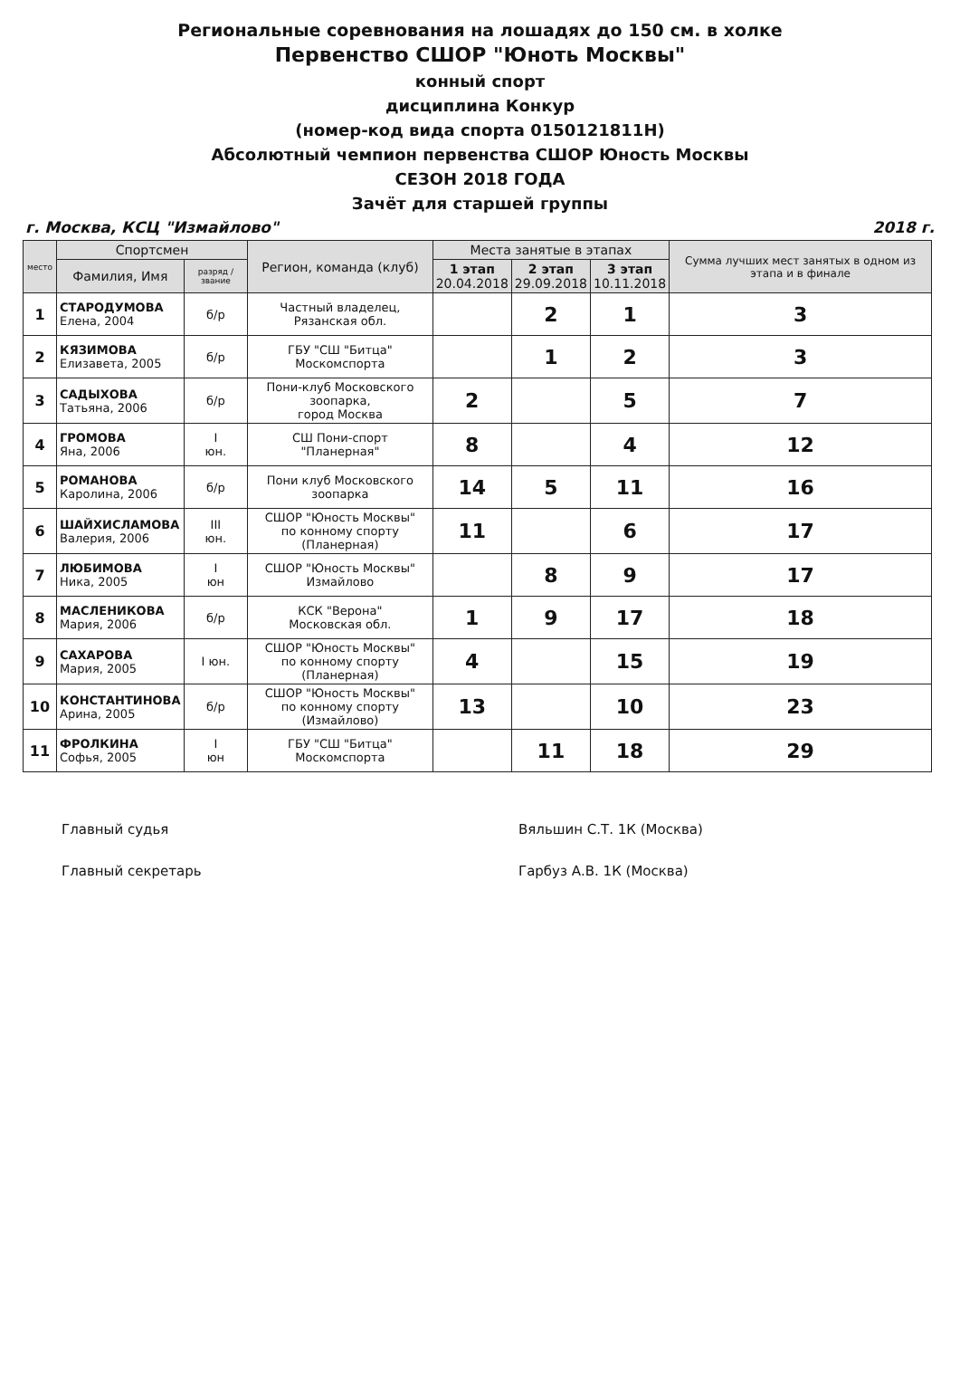Региональные соревнования на лошадях до 150 см. в холке
Первенство СШОР "Юноть Москвы"
конный спорт
дисциплина Конкур
(номер-код вида спорта 0150121811Н)
Абсолютный чемпион первенства СШОР Юность Москвы
СЕЗОН 2018 ГОДА
Зачёт для старшей группы
г. Москва, КСЦ "Измайлово" 2018 г.
| место | Спортсмен | | Регион, команда (клуб) | Места занятые в этапах | | | Сумма лучших мест занятых в одном из этапа и в финале |
| --- | --- | --- | --- | --- | --- | --- | --- |
| | Фамилия, Имя | разряд / звание | | 1 этап 20.04.2018 | 2 этап 29.09.2018 | 3 этап 10.11.2018 | |
| 1 | СТАРОДУМОВА Елена, 2004 | б/р | Частный владелец, Рязанская обл. | | 2 | 1 | 3 |
| 2 | КЯЗИМОВА Елизавета, 2005 | б/р | ГБУ "СШ "Битца" Москомспорта | | 1 | 2 | 3 |
| 3 | САДЫХОВА Татьяна, 2006 | б/р | Пони-клуб Московского зоопарка, город Москва | 2 | | 5 | 7 |
| 4 | ГРОМОВА Яна, 2006 | I юн. | СШ Пони-спорт "Планерная" | 8 | | 4 | 12 |
| 5 | РОМАНОВА Каролина, 2006 | б/р | Пони клуб Московского зоопарка | 14 | 5 | 11 | 16 |
| 6 | ШАЙХИСЛАМОВА Валерия, 2006 | III юн. | СШОР "Юность Москвы" по конному спорту (Планерная) | 11 | | 6 | 17 |
| 7 | ЛЮБИМОВА Ника, 2005 | I юн | СШОР "Юность Москвы" Измайлово | | 8 | 9 | 17 |
| 8 | МАСЛЕНИКОВА Мария, 2006 | б/р | КСК "Верона" Московская обл. | 1 | 9 | 17 | 18 |
| 9 | САХАРОВА Мария, 2005 | I юн. | СШОР "Юность Москвы" по конному спорту (Планерная) | 4 | | 15 | 19 |
| 10 | КОНСТАНТИНОВА Арина, 2005 | б/р | СШОР "Юность Москвы" по конному спорту (Измайлово) | 13 | | 10 | 23 |
| 11 | ФРОЛКИНА Софья, 2005 | I юн | ГБУ "СШ "Битца" Москомспорта | | 11 | 18 | 29 |
Главный судья
Главный секретарь
Вяльшин С.Т. 1К (Москва)
Гарбуз А.В. 1К (Москва)